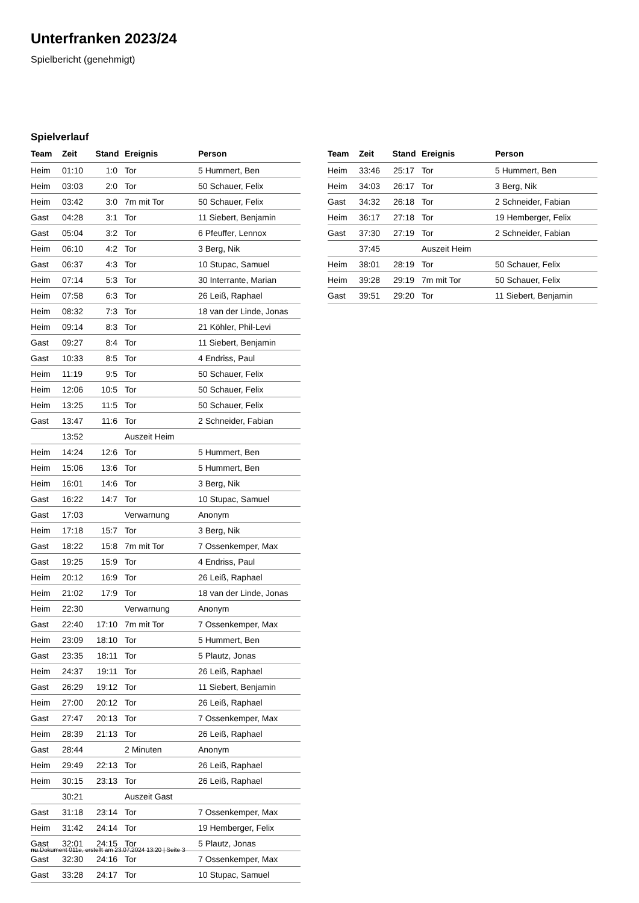Unterfranken 2023/24
Spielbericht (genehmigt)
Spielverlauf
| Team | Zeit | Stand | Ereignis | Person |
| --- | --- | --- | --- | --- |
| Heim | 01:10 | 1:0 | Tor | 5 Hummert, Ben |
| Heim | 03:03 | 2:0 | Tor | 50 Schauer, Felix |
| Heim | 03:42 | 3:0 | 7m mit Tor | 50 Schauer, Felix |
| Gast | 04:28 | 3:1 | Tor | 11 Siebert, Benjamin |
| Gast | 05:04 | 3:2 | Tor | 6 Pfeuffer, Lennox |
| Heim | 06:10 | 4:2 | Tor | 3 Berg, Nik |
| Gast | 06:37 | 4:3 | Tor | 10 Stupac, Samuel |
| Heim | 07:14 | 5:3 | Tor | 30 Interrante, Marian |
| Heim | 07:58 | 6:3 | Tor | 26 Leiß, Raphael |
| Heim | 08:32 | 7:3 | Tor | 18 van der Linde, Jonas |
| Heim | 09:14 | 8:3 | Tor | 21 Köhler, Phil-Levi |
| Gast | 09:27 | 8:4 | Tor | 11 Siebert, Benjamin |
| Gast | 10:33 | 8:5 | Tor | 4 Endriss, Paul |
| Heim | 11:19 | 9:5 | Tor | 50 Schauer, Felix |
| Heim | 12:06 | 10:5 | Tor | 50 Schauer, Felix |
| Heim | 13:25 | 11:5 | Tor | 50 Schauer, Felix |
| Gast | 13:47 | 11:6 | Tor | 2 Schneider, Fabian |
| | 13:52 | | Auszeit Heim | |
| Heim | 14:24 | 12:6 | Tor | 5 Hummert, Ben |
| Heim | 15:06 | 13:6 | Tor | 5 Hummert, Ben |
| Heim | 16:01 | 14:6 | Tor | 3 Berg, Nik |
| Gast | 16:22 | 14:7 | Tor | 10 Stupac, Samuel |
| Gast | 17:03 | | Verwarnung | Anonym |
| Heim | 17:18 | 15:7 | Tor | 3 Berg, Nik |
| Gast | 18:22 | 15:8 | 7m mit Tor | 7 Ossenkemper, Max |
| Gast | 19:25 | 15:9 | Tor | 4 Endriss, Paul |
| Heim | 20:12 | 16:9 | Tor | 26 Leiß, Raphael |
| Heim | 21:02 | 17:9 | Tor | 18 van der Linde, Jonas |
| Heim | 22:30 | | Verwarnung | Anonym |
| Gast | 22:40 | 17:10 | 7m mit Tor | 7 Ossenkemper, Max |
| Heim | 23:09 | 18:10 | Tor | 5 Hummert, Ben |
| Gast | 23:35 | 18:11 | Tor | 5 Plautz, Jonas |
| Heim | 24:37 | 19:11 | Tor | 26 Leiß, Raphael |
| Gast | 26:29 | 19:12 | Tor | 11 Siebert, Benjamin |
| Heim | 27:00 | 20:12 | Tor | 26 Leiß, Raphael |
| Gast | 27:47 | 20:13 | Tor | 7 Ossenkemper, Max |
| Heim | 28:39 | 21:13 | Tor | 26 Leiß, Raphael |
| Gast | 28:44 | | 2 Minuten | Anonym |
| Heim | 29:49 | 22:13 | Tor | 26 Leiß, Raphael |
| Heim | 30:15 | 23:13 | Tor | 26 Leiß, Raphael |
| | 30:21 | | Auszeit Gast | |
| Gast | 31:18 | 23:14 | Tor | 7 Ossenkemper, Max |
| Heim | 31:42 | 24:14 | Tor | 19 Hemberger, Felix |
| Gast | 32:01 | 24:15 | Tor | 5 Plautz, Jonas |
| Gast | 32:30 | 24:16 | Tor | 7 Ossenkemper, Max |
| Gast | 33:28 | 24:17 | Tor | 10 Stupac, Samuel |
| Team | Zeit | Stand | Ereignis | Person |
| --- | --- | --- | --- | --- |
| Heim | 33:46 | 25:17 | Tor | 5 Hummert, Ben |
| Heim | 34:03 | 26:17 | Tor | 3 Berg, Nik |
| Gast | 34:32 | 26:18 | Tor | 2 Schneider, Fabian |
| Heim | 36:17 | 27:18 | Tor | 19 Hemberger, Felix |
| Gast | 37:30 | 27:19 | Tor | 2 Schneider, Fabian |
| | 37:45 | | Auszeit Heim | |
| Heim | 38:01 | 28:19 | Tor | 50 Schauer, Felix |
| Heim | 39:28 | 29:19 | 7m mit Tor | 50 Schauer, Felix |
| Gast | 39:51 | 29:20 | Tor | 11 Siebert, Benjamin |
nu.Dokument 011e, erstellt am 23.07.2024 13:20 | Seite 3